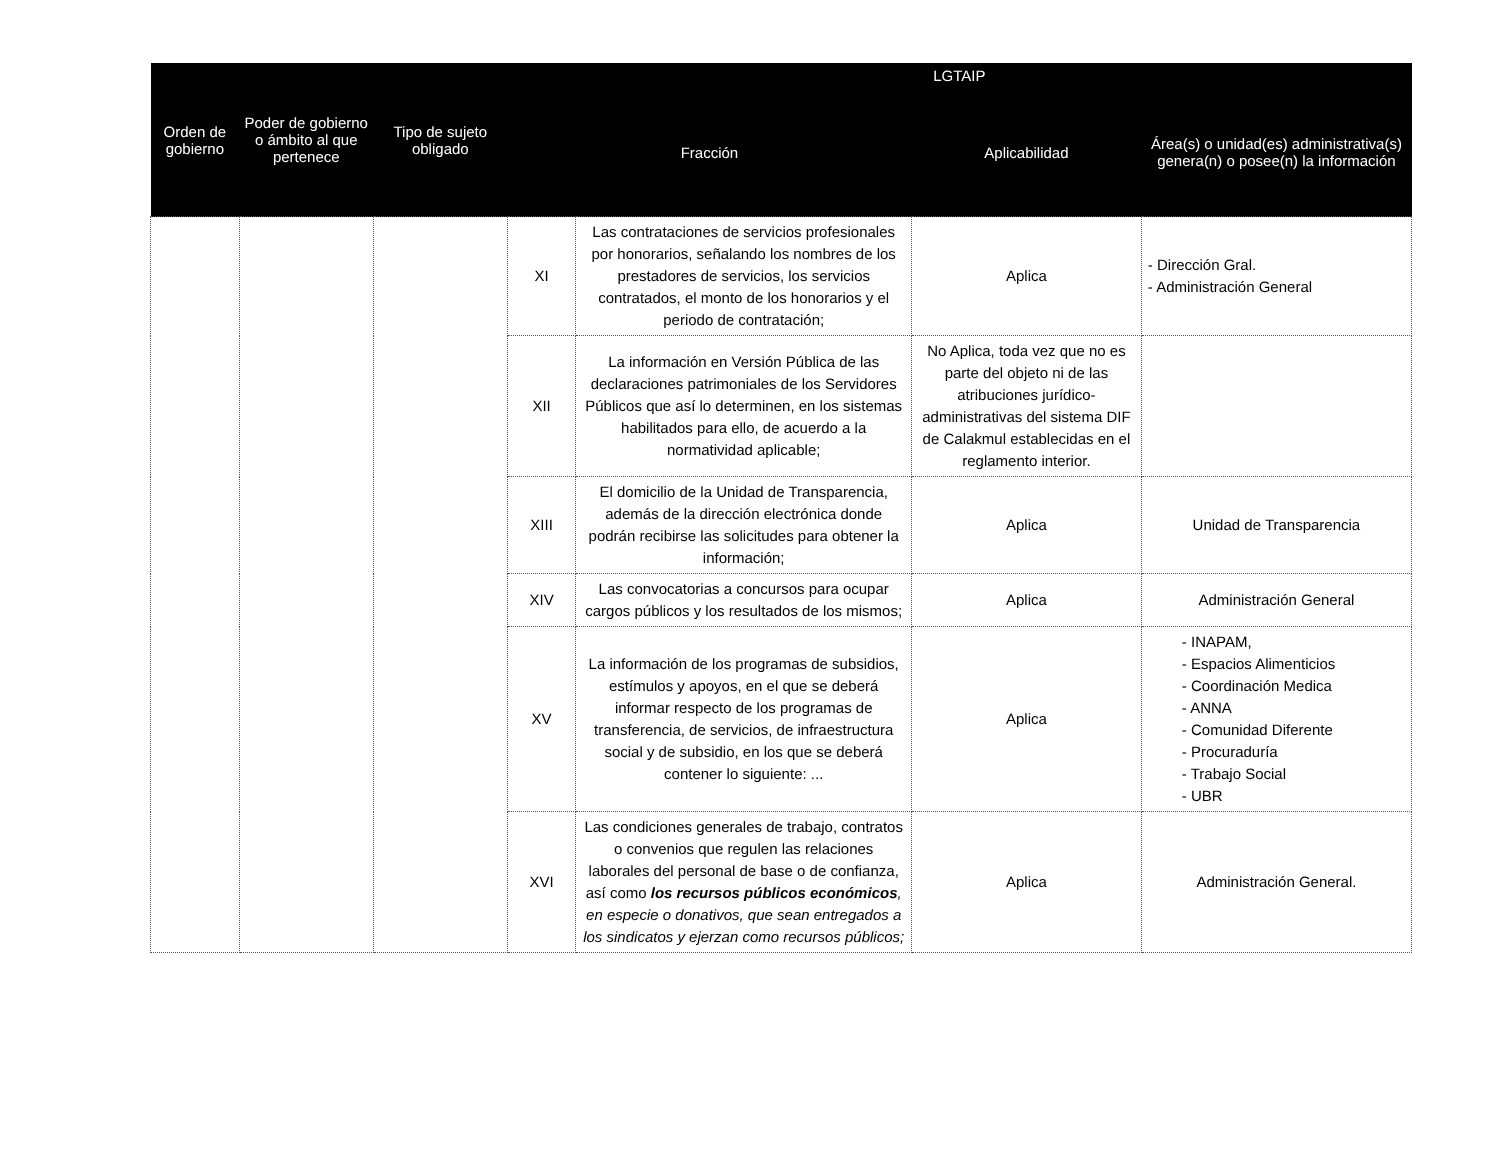| Orden de gobierno | Poder de gobierno o ámbito al que pertenece | Tipo de sujeto obligado | LGTAIP | | | |
| --- | --- | --- | --- | --- | --- | --- |
| | | | Fracción | | Aplicabilidad | Área(s) o unidad(es) administrativa(s) genera(n) o posee(n) la información |
| | | | XI | Las contrataciones de servicios profesionales por honorarios, señalando los nombres de los prestadores de servicios, los servicios contratados, el monto de los honorarios y el periodo de contratación; | Aplica | - Dirección Gral. - Administración General |
| | | | XII | La información en Versión Pública de las declaraciones patrimoniales de los Servidores Públicos que así lo determinen, en los sistemas habilitados para ello, de acuerdo a la normatividad aplicable; | No Aplica, toda vez que no es parte del objeto ni de las atribuciones jurídico-administrativas del sistema DIF de Calakmul establecidas en el reglamento interior. | |
| | | | XIII | El domicilio de la Unidad de Transparencia, además de la dirección electrónica donde podrán recibirse las solicitudes para obtener la información; | Aplica | Unidad de Transparencia |
| | | | XIV | Las convocatorias a concursos para ocupar cargos públicos y los resultados de los mismos; | Aplica | Administración General |
| | | | XV | La información de los programas de subsidios, estímulos y apoyos, en el que se deberá informar respecto de los programas de transferencia, de servicios, de infraestructura social y de subsidio, en los que se deberá contener lo siguiente: ... | Aplica | - INAPAM, - Espacios Alimenticios - Coordinación Medica - ANNA - Comunidad Diferente - Procuraduría - Trabajo Social - UBR |
| | | | XVI | Las condiciones generales de trabajo, contratos o convenios que regulen las relaciones laborales del personal de base o de confianza, así como los recursos públicos económicos , en especie o donativos, que sean entregados a los sindicatos y ejerzan como recursos públicos; | Aplica | Administración General. |